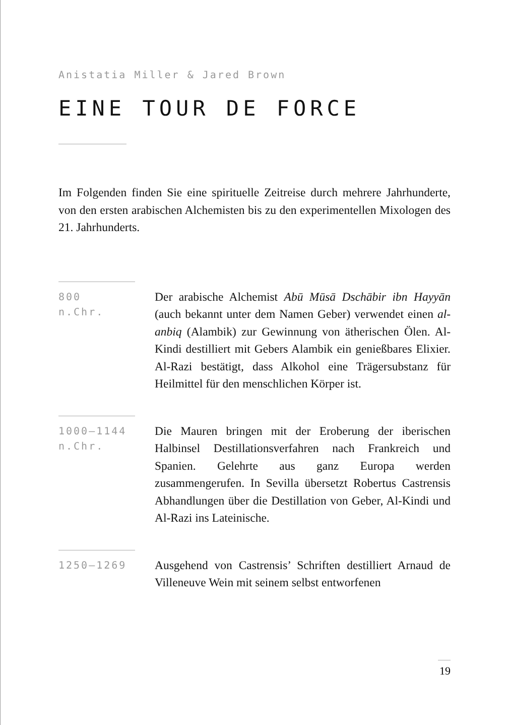Anistatia Miller & Jared Brown
EINE TOUR DE FORCE
Im Folgenden finden Sie eine spirituelle Zeitreise durch mehrere Jahrhunderte, von den ersten arabischen Alchemisten bis zu den experimentellen Mixologen des 21. Jahrhunderts.
800
n.Chr.
Der arabische Alchemist Abū Mūsā Dschābir ibn Hayyān (auch bekannt unter dem Namen Geber) verwendet einen al-anbiq (Alambik) zur Gewinnung von ätherischen Ölen. Al-Kindi destilliert mit Gebers Alambik ein genießbares Elixier. Al-Razi bestätigt, dass Alkohol eine Trägersubstanz für Heilmittel für den menschlichen Körper ist.
1000–1144
n.Chr.
Die Mauren bringen mit der Eroberung der iberischen Halbinsel Destillationsverfahren nach Frankreich und Spanien. Gelehrte aus ganz Europa werden zusammengerufen. In Sevilla übersetzt Robertus Castrensis Abhandlungen über die Destillation von Geber, Al-Kindi und Al-Razi ins Lateinische.
1250–1269
Ausgehend von Castrensis’ Schriften destilliert Arnaud de Villeneuve Wein mit seinem selbst entworfenen
19